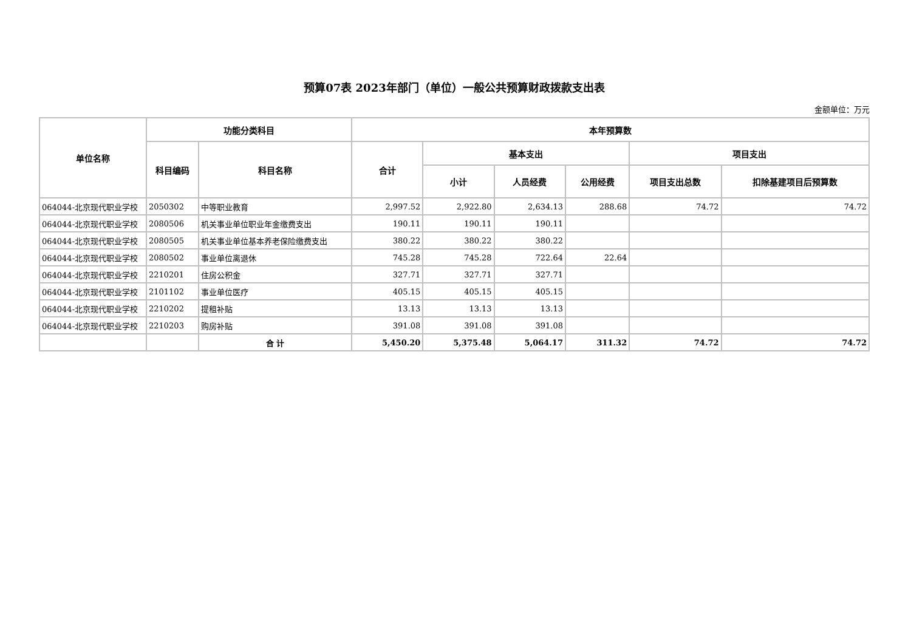预算07表 2023年部门（单位）一般公共预算财政拨款支出表
金额单位：万元
| 单位名称 | 功能分类科目 | | 本年预算数 | | | | | |
| --- | --- | --- | --- | --- | --- | --- | --- | --- |
| | 科目编码 | 科目名称 | 合计 | 基本支出 | | | 项目支出 | |
| | | | | 小计 | 人员经费 | 公用经费 | 项目支出总数 | 扣除基建项目后预算数 |
| 064044-北京现代职业学校 | 2050302 | 中等职业教育 | 2,997.52 | 2,922.80 | 2,634.13 | 288.68 | 74.72 | 74.72 |
| 064044-北京现代职业学校 | 2080506 | 机关事业单位职业年金缴费支出 | 190.11 | 190.11 | 190.11 | | | |
| 064044-北京现代职业学校 | 2080505 | 机关事业单位基本养老保险缴费支出 | 380.22 | 380.22 | 380.22 | | | |
| 064044-北京现代职业学校 | 2080502 | 事业单位离退休 | 745.28 | 745.28 | 722.64 | 22.64 | | |
| 064044-北京现代职业学校 | 2210201 | 住房公积金 | 327.71 | 327.71 | 327.71 | | | |
| 064044-北京现代职业学校 | 2101102 | 事业单位医疗 | 405.15 | 405.15 | 405.15 | | | |
| 064044-北京现代职业学校 | 2210202 | 提租补贴 | 13.13 | 13.13 | 13.13 | | | |
| 064044-北京现代职业学校 | 2210203 | 购房补贴 | 391.08 | 391.08 | 391.08 | | | |
| | | 合 计 | 5,450.20 | 5,375.48 | 5,064.17 | 311.32 | 74.72 | 74.72 |